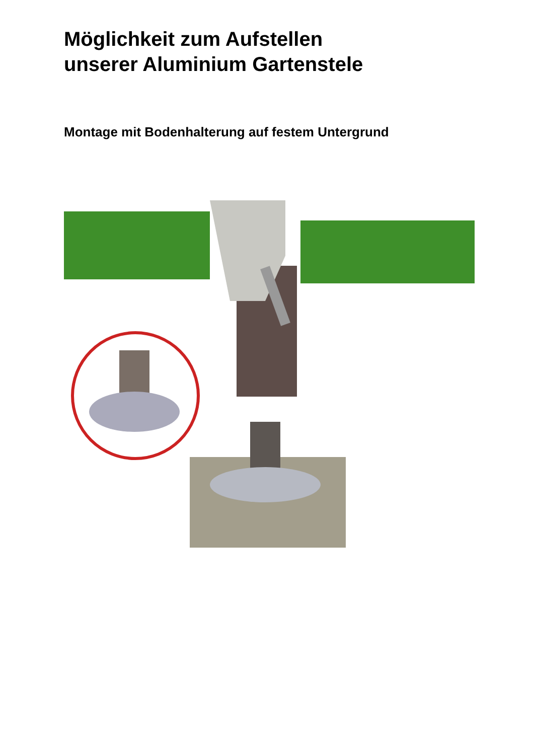Möglichkeit zum Aufstellen
unserer Aluminium Gartenstele
Montage mit Bodenhalterung auf festem Untergrund